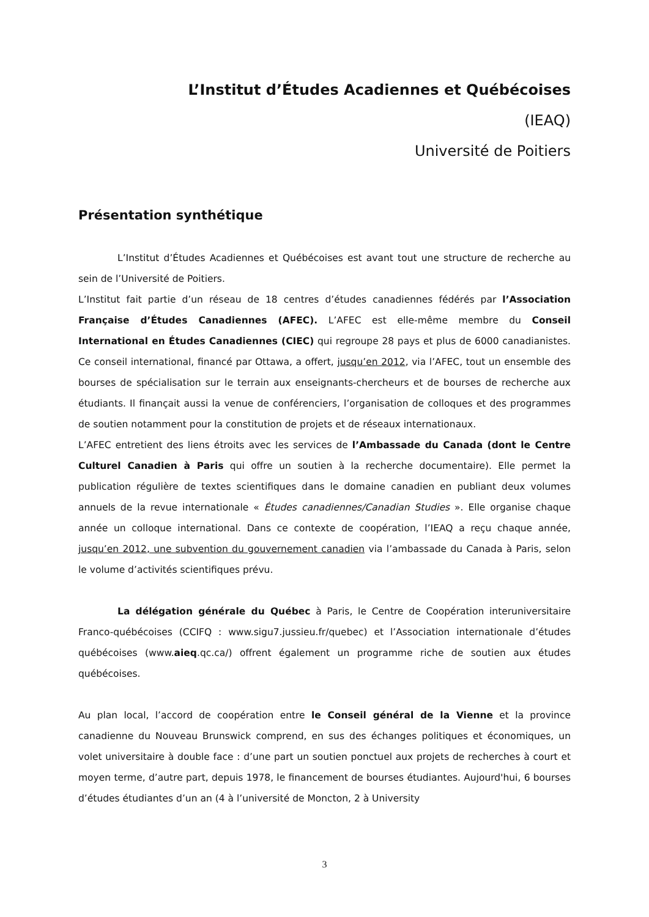L’Institut d’Études Acadiennes et Québécoises
(IEAQ)
Université de Poitiers
Présentation synthétique
L’Institut d’Études Acadiennes et Québécoises est avant tout une structure de recherche au sein de l’Université de Poitiers.
L’Institut fait partie d’un réseau de 18 centres d’études canadiennes fédérés par l’Association Française d’Études Canadiennes (AFEC). L’AFEC est elle-même membre du Conseil International en Études Canadiennes (CIEC) qui regroupe 28 pays et plus de 6000 canadianistes. Ce conseil international, financé par Ottawa, a offert, jusqu’en 2012, via l’AFEC, tout un ensemble des bourses de spécialisation sur le terrain aux enseignants-chercheurs et de bourses de recherche aux étudiants. Il finançait aussi la venue de conférenciers, l’organisation de colloques et des programmes de soutien notamment pour la constitution de projets et de réseaux internationaux.
L’AFEC entretient des liens étroits avec les services de l’Ambassade du Canada (dont le Centre Culturel Canadien à Paris qui offre un soutien à la recherche documentaire). Elle permet la publication régulière de textes scientifiques dans le domaine canadien en publiant deux volumes annuels de la revue internationale « Études canadiennes/Canadian Studies ». Elle organise chaque année un colloque international. Dans ce contexte de coopération, l’IEAQ a reçu chaque année, jusqu’en 2012, une subvention du gouvernement canadien via l’ambassade du Canada à Paris, selon le volume d’activités scientifiques prévu.
La délégation générale du Québec à Paris, le Centre de Coopération interuniversitaire Franco-québécoises (CCIFQ : www.sigu7.jussieu.fr/quebec) et l’Association internationale d’études québécoises (www.aieq.qc.ca/) offrent également un programme riche de soutien aux études québécoises.
Au plan local, l’accord de coopération entre le Conseil général de la Vienne et la province canadienne du Nouveau Brunswick comprend, en sus des échanges politiques et économiques, un volet universitaire à double face : d’une part un soutien ponctuel aux projets de recherches à court et moyen terme, d’autre part, depuis 1978, le financement de bourses étudiantes. Aujourd'hui, 6 bourses d’études étudiantes d’un an (4 à l’université de Moncton, 2 à University
3